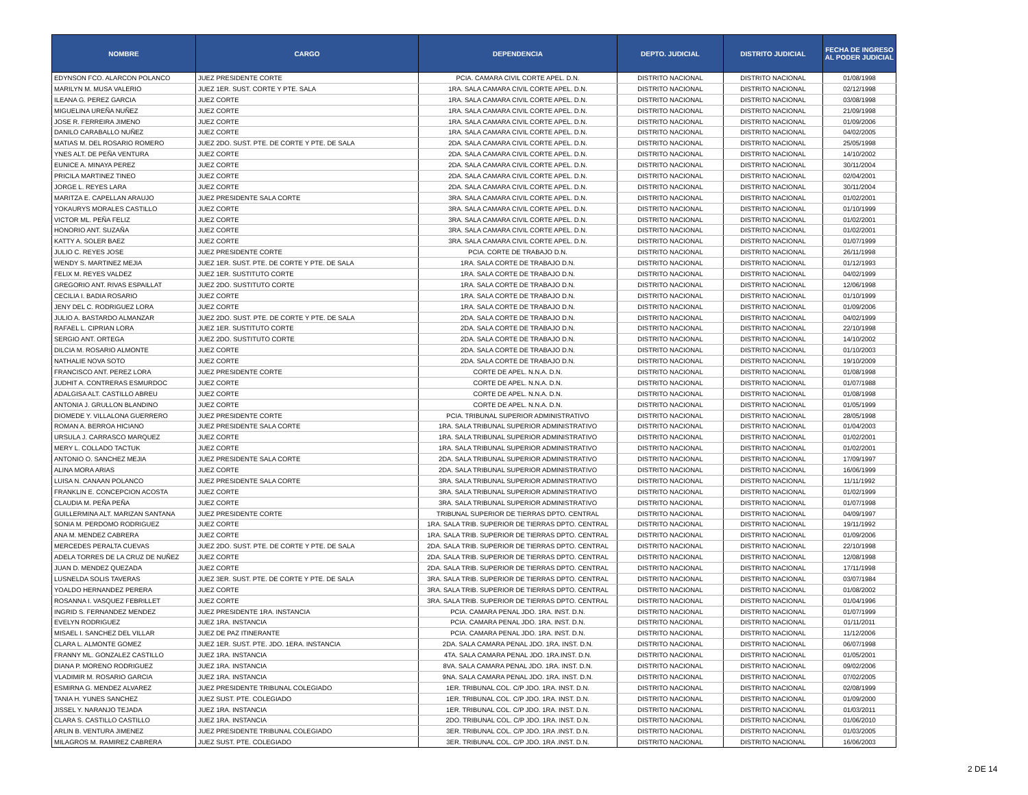| NOMBRE | CARGO | DEPENDENCIA | DEPTO. JUDICIAL | DISTRITO JUDICIAL | FECHA DE INGRESO AL PODER JUDICIAL |
| --- | --- | --- | --- | --- | --- |
| EDYNSON FCO. ALARCON POLANCO | JUEZ PRESIDENTE CORTE | PCIA. CAMARA CIVIL CORTE APEL. D.N. | DISTRITO NACIONAL | DISTRITO NACIONAL | 01/08/1998 |
| MARILYN M. MUSA VALERIO | JUEZ 1ER. SUST. CORTE Y PTE. SALA | 1RA. SALA CAMARA CIVIL CORTE APEL. D.N. | DISTRITO NACIONAL | DISTRITO NACIONAL | 02/12/1998 |
| ILEANA G. PEREZ GARCIA | JUEZ CORTE | 1RA. SALA CAMARA CIVIL CORTE APEL. D.N. | DISTRITO NACIONAL | DISTRITO NACIONAL | 03/08/1998 |
| MIGUELINA UREÑA NUÑEZ | JUEZ CORTE | 1RA. SALA CAMARA CIVIL CORTE APEL. D.N. | DISTRITO NACIONAL | DISTRITO NACIONAL | 21/09/1998 |
| JOSE R. FERREIRA JIMENO | JUEZ CORTE | 1RA. SALA CAMARA CIVIL CORTE APEL. D.N. | DISTRITO NACIONAL | DISTRITO NACIONAL | 01/09/2006 |
| DANILO CARABALLO NUÑEZ | JUEZ CORTE | 1RA. SALA CAMARA CIVIL CORTE APEL. D.N. | DISTRITO NACIONAL | DISTRITO NACIONAL | 04/02/2005 |
| MATIAS M. DEL ROSARIO ROMERO | JUEZ 2DO. SUST. PTE. DE CORTE Y PTE. DE SALA | 2DA. SALA CAMARA CIVIL CORTE APEL. D.N. | DISTRITO NACIONAL | DISTRITO NACIONAL | 25/05/1998 |
| YNES ALT. DE PEÑA VENTURA | JUEZ CORTE | 2DA. SALA CAMARA CIVIL CORTE APEL. D.N. | DISTRITO NACIONAL | DISTRITO NACIONAL | 14/10/2002 |
| EUNICE A. MINAYA PEREZ | JUEZ CORTE | 2DA. SALA CAMARA CIVIL CORTE APEL. D.N. | DISTRITO NACIONAL | DISTRITO NACIONAL | 30/11/2004 |
| PRICILA MARTINEZ TINEO | JUEZ CORTE | 2DA. SALA CAMARA CIVIL CORTE APEL. D.N. | DISTRITO NACIONAL | DISTRITO NACIONAL | 02/04/2001 |
| JORGE L. REYES LARA | JUEZ CORTE | 2DA. SALA CAMARA CIVIL CORTE APEL. D.N. | DISTRITO NACIONAL | DISTRITO NACIONAL | 30/11/2004 |
| MARITZA E. CAPELLAN ARAUJO | JUEZ PRESIDENTE SALA CORTE | 3RA. SALA CAMARA CIVIL CORTE APEL. D.N. | DISTRITO NACIONAL | DISTRITO NACIONAL | 01/02/2001 |
| YOKAURYS MORALES CASTILLO | JUEZ CORTE | 3RA. SALA CAMARA CIVIL CORTE APEL. D.N. | DISTRITO NACIONAL | DISTRITO NACIONAL | 01/10/1999 |
| VICTOR ML. PEÑA FELIZ | JUEZ CORTE | 3RA. SALA CAMARA CIVIL CORTE APEL. D.N. | DISTRITO NACIONAL | DISTRITO NACIONAL | 01/02/2001 |
| HONORIO ANT. SUZAÑA | JUEZ CORTE | 3RA. SALA CAMARA CIVIL CORTE APEL. D.N. | DISTRITO NACIONAL | DISTRITO NACIONAL | 01/02/2001 |
| KATTY A. SOLER BAEZ | JUEZ CORTE | 3RA. SALA CAMARA CIVIL CORTE APEL. D.N. | DISTRITO NACIONAL | DISTRITO NACIONAL | 01/07/1999 |
| JULIO C. REYES JOSE | JUEZ PRESIDENTE CORTE | PCIA. CORTE DE TRABAJO D.N. | DISTRITO NACIONAL | DISTRITO NACIONAL | 26/11/1998 |
| WENDY S. MARTINEZ MEJIA | JUEZ 1ER. SUST. PTE. DE CORTE Y PTE. DE SALA | 1RA. SALA CORTE DE TRABAJO D.N. | DISTRITO NACIONAL | DISTRITO NACIONAL | 01/12/1993 |
| FELIX M. REYES VALDEZ | JUEZ 1ER. SUSTITUTO CORTE | 1RA. SALA CORTE DE TRABAJO D.N. | DISTRITO NACIONAL | DISTRITO NACIONAL | 04/02/1999 |
| GREGORIO ANT. RIVAS ESPAILLAT | JUEZ 2DO. SUSTITUTO CORTE | 1RA. SALA CORTE DE TRABAJO D.N. | DISTRITO NACIONAL | DISTRITO NACIONAL | 12/06/1998 |
| CECILIA I. BADIA ROSARIO | JUEZ CORTE | 1RA. SALA CORTE DE TRABAJO D.N. | DISTRITO NACIONAL | DISTRITO NACIONAL | 01/10/1999 |
| JENY DEL C. RODRIGUEZ LORA | JUEZ CORTE | 1RA. SALA CORTE DE TRABAJO D.N. | DISTRITO NACIONAL | DISTRITO NACIONAL | 01/09/2006 |
| JULIO A. BASTARDO ALMANZAR | JUEZ 2DO. SUST. PTE. DE CORTE Y PTE. DE SALA | 2DA. SALA CORTE DE TRABAJO D.N. | DISTRITO NACIONAL | DISTRITO NACIONAL | 04/02/1999 |
| RAFAEL L. CIPRIAN LORA | JUEZ 1ER. SUSTITUTO CORTE | 2DA. SALA CORTE DE TRABAJO D.N. | DISTRITO NACIONAL | DISTRITO NACIONAL | 22/10/1998 |
| SERGIO ANT. ORTEGA | JUEZ 2DO. SUSTITUTO CORTE | 2DA. SALA CORTE DE TRABAJO D.N. | DISTRITO NACIONAL | DISTRITO NACIONAL | 14/10/2002 |
| DILCIA M. ROSARIO ALMONTE | JUEZ CORTE | 2DA. SALA CORTE DE TRABAJO D.N. | DISTRITO NACIONAL | DISTRITO NACIONAL | 01/10/2003 |
| NATHALIE NOVA SOTO | JUEZ CORTE | 2DA. SALA CORTE DE TRABAJO D.N. | DISTRITO NACIONAL | DISTRITO NACIONAL | 19/10/2009 |
| FRANCISCO ANT. PEREZ LORA | JUEZ PRESIDENTE CORTE | CORTE DE APEL. N.N.A. D.N. | DISTRITO NACIONAL | DISTRITO NACIONAL | 01/08/1998 |
| JUDHIT A. CONTRERAS ESMURDOC | JUEZ CORTE | CORTE DE APEL. N.N.A. D.N. | DISTRITO NACIONAL | DISTRITO NACIONAL | 01/07/1988 |
| ADALGISA ALT. CASTILLO ABREU | JUEZ CORTE | CORTE DE APEL. N.N.A. D.N. | DISTRITO NACIONAL | DISTRITO NACIONAL | 01/08/1998 |
| ANTONIA J. GRULLON BLANDINO | JUEZ CORTE | CORTE DE APEL. N.N.A. D.N. | DISTRITO NACIONAL | DISTRITO NACIONAL | 01/05/1999 |
| DIOMEDE Y. VILLALONA GUERRERO | JUEZ PRESIDENTE CORTE | PCIA. TRIBUNAL SUPERIOR ADMINISTRATIVO | DISTRITO NACIONAL | DISTRITO NACIONAL | 28/05/1998 |
| ROMAN A. BERROA HICIANO | JUEZ PRESIDENTE SALA CORTE | 1RA. SALA TRIBUNAL SUPERIOR ADMINISTRATIVO | DISTRITO NACIONAL | DISTRITO NACIONAL | 01/04/2003 |
| URSULA J. CARRASCO MARQUEZ | JUEZ CORTE | 1RA. SALA TRIBUNAL SUPERIOR ADMINISTRATIVO | DISTRITO NACIONAL | DISTRITO NACIONAL | 01/02/2001 |
| MERY L. COLLADO TACTUK | JUEZ CORTE | 1RA. SALA TRIBUNAL SUPERIOR ADMINISTRATIVO | DISTRITO NACIONAL | DISTRITO NACIONAL | 01/02/2001 |
| ANTONIO O. SANCHEZ MEJIA | JUEZ PRESIDENTE SALA CORTE | 2DA. SALA TRIBUNAL SUPERIOR ADMINISTRATIVO | DISTRITO NACIONAL | DISTRITO NACIONAL | 17/09/1997 |
| ALINA MORA ARIAS | JUEZ CORTE | 2DA. SALA TRIBUNAL SUPERIOR ADMINISTRATIVO | DISTRITO NACIONAL | DISTRITO NACIONAL | 16/06/1999 |
| LUISA N. CANAAN POLANCO | JUEZ PRESIDENTE SALA CORTE | 3RA. SALA TRIBUNAL SUPERIOR ADMINISTRATIVO | DISTRITO NACIONAL | DISTRITO NACIONAL | 11/11/1992 |
| FRANKLIN E. CONCEPCION ACOSTA | JUEZ CORTE | 3RA. SALA TRIBUNAL SUPERIOR ADMINISTRATIVO | DISTRITO NACIONAL | DISTRITO NACIONAL | 01/02/1999 |
| CLAUDIA M. PEÑA PEÑA | JUEZ CORTE | 3RA. SALA TRIBUNAL SUPERIOR ADMINISTRATIVO | DISTRITO NACIONAL | DISTRITO NACIONAL | 01/07/1998 |
| GUILLERMINA ALT. MARIZAN SANTANA | JUEZ PRESIDENTE CORTE | TRIBUNAL SUPERIOR DE TIERRAS DPTO. CENTRAL | DISTRITO NACIONAL | DISTRITO NACIONAL | 04/09/1997 |
| SONIA M. PERDOMO RODRIGUEZ | JUEZ CORTE | 1RA. SALA TRIB. SUPERIOR DE TIERRAS DPTO. CENTRAL | DISTRITO NACIONAL | DISTRITO NACIONAL | 19/11/1992 |
| ANA M. MENDEZ CABRERA | JUEZ CORTE | 1RA. SALA TRIB. SUPERIOR DE TIERRAS DPTO. CENTRAL | DISTRITO NACIONAL | DISTRITO NACIONAL | 01/09/2006 |
| MERCEDES PERALTA CUEVAS | JUEZ 2DO. SUST. PTE. DE CORTE Y PTE. DE SALA | 2DA. SALA TRIB. SUPERIOR DE TIERRAS DPTO. CENTRAL | DISTRITO NACIONAL | DISTRITO NACIONAL | 22/10/1998 |
| ADELA TORRES DE LA CRUZ DE NUÑEZ | JUEZ CORTE | 2DA. SALA TRIB. SUPERIOR DE TIERRAS DPTO. CENTRAL | DISTRITO NACIONAL | DISTRITO NACIONAL | 12/08/1998 |
| JUAN D. MENDEZ QUEZADA | JUEZ CORTE | 2DA. SALA TRIB. SUPERIOR DE TIERRAS DPTO. CENTRAL | DISTRITO NACIONAL | DISTRITO NACIONAL | 17/11/1998 |
| LUSNELDA SOLIS TAVERAS | JUEZ 3ER. SUST. PTE. DE CORTE Y PTE. DE SALA | 3RA. SALA TRIB. SUPERIOR DE TIERRAS DPTO. CENTRAL | DISTRITO NACIONAL | DISTRITO NACIONAL | 03/07/1984 |
| YOALDO HERNANDEZ PERERA | JUEZ CORTE | 3RA. SALA TRIB. SUPERIOR DE TIERRAS DPTO. CENTRAL | DISTRITO NACIONAL | DISTRITO NACIONAL | 01/08/2002 |
| ROSANNA I. VASQUEZ FEBRILLET | JUEZ CORTE | 3RA. SALA TRIB. SUPERIOR DE TIERRAS DPTO. CENTRAL | DISTRITO NACIONAL | DISTRITO NACIONAL | 01/04/1996 |
| INGRID S. FERNANDEZ MENDEZ | JUEZ PRESIDENTE 1RA. INSTANCIA | PCIA. CAMARA PENAL JDO. 1RA. INST. D.N. | DISTRITO NACIONAL | DISTRITO NACIONAL | 01/07/1999 |
| EVELYN RODRIGUEZ | JUEZ 1RA. INSTANCIA | PCIA. CAMARA PENAL JDO. 1RA. INST. D.N. | DISTRITO NACIONAL | DISTRITO NACIONAL | 01/11/2011 |
| MISAEL I. SANCHEZ DEL VILLAR | JUEZ DE PAZ ITINERANTE | PCIA. CAMARA PENAL JDO. 1RA. INST. D.N. | DISTRITO NACIONAL | DISTRITO NACIONAL | 11/12/2006 |
| CLARA L. ALMONTE GOMEZ | JUEZ 1ER. SUST. PTE. JDO. 1ERA. INSTANCIA | 2DA. SALA CAMARA PENAL JDO. 1RA. INST. D.N. | DISTRITO NACIONAL | DISTRITO NACIONAL | 06/07/1998 |
| FRANNY ML. GONZALEZ CASTILLO | JUEZ 1RA. INSTANCIA | 4TA. SALA CAMARA PENAL JDO. 1RA.INST. D.N. | DISTRITO NACIONAL | DISTRITO NACIONAL | 01/05/2001 |
| DIANA P. MORENO RODRIGUEZ | JUEZ 1RA. INSTANCIA | 8VA. SALA CAMARA PENAL JDO. 1RA. INST. D.N. | DISTRITO NACIONAL | DISTRITO NACIONAL | 09/02/2006 |
| VLADIMIR M. ROSARIO GARCIA | JUEZ 1RA. INSTANCIA | 9NA. SALA CAMARA PENAL JDO. 1RA. INST. D.N. | DISTRITO NACIONAL | DISTRITO NACIONAL | 07/02/2005 |
| ESMIRNA G. MENDEZ ALVAREZ | JUEZ PRESIDENTE TRIBUNAL COLEGIADO | 1ER. TRIBUNAL COL. C/P JDO. 1RA. INST. D.N. | DISTRITO NACIONAL | DISTRITO NACIONAL | 02/08/1999 |
| TANIA H. YUNES SANCHEZ | JUEZ SUST. PTE. COLEGIADO | 1ER. TRIBUNAL COL. C/P JDO. 1RA. INST. D.N. | DISTRITO NACIONAL | DISTRITO NACIONAL | 01/09/2000 |
| JISSEL Y. NARANJO TEJADA | JUEZ 1RA. INSTANCIA | 1ER. TRIBUNAL COL. C/P JDO. 1RA. INST. D.N. | DISTRITO NACIONAL | DISTRITO NACIONAL | 01/03/2011 |
| CLARA S. CASTILLO CASTILLO | JUEZ 1RA. INSTANCIA | 2DO. TRIBUNAL COL. C/P JDO. 1RA. INST. D.N. | DISTRITO NACIONAL | DISTRITO NACIONAL | 01/06/2010 |
| ARLIN B. VENTURA JIMENEZ | JUEZ PRESIDENTE TRIBUNAL COLEGIADO | 3ER. TRIBUNAL COL. C/P JDO. 1RA .INST. D.N. | DISTRITO NACIONAL | DISTRITO NACIONAL | 01/03/2005 |
| MILAGROS M. RAMIREZ CABRERA | JUEZ SUST. PTE. COLEGIADO | 3ER. TRIBUNAL COL. C/P JDO. 1RA .INST. D.N. | DISTRITO NACIONAL | DISTRITO NACIONAL | 16/06/2003 |
2 DE 14